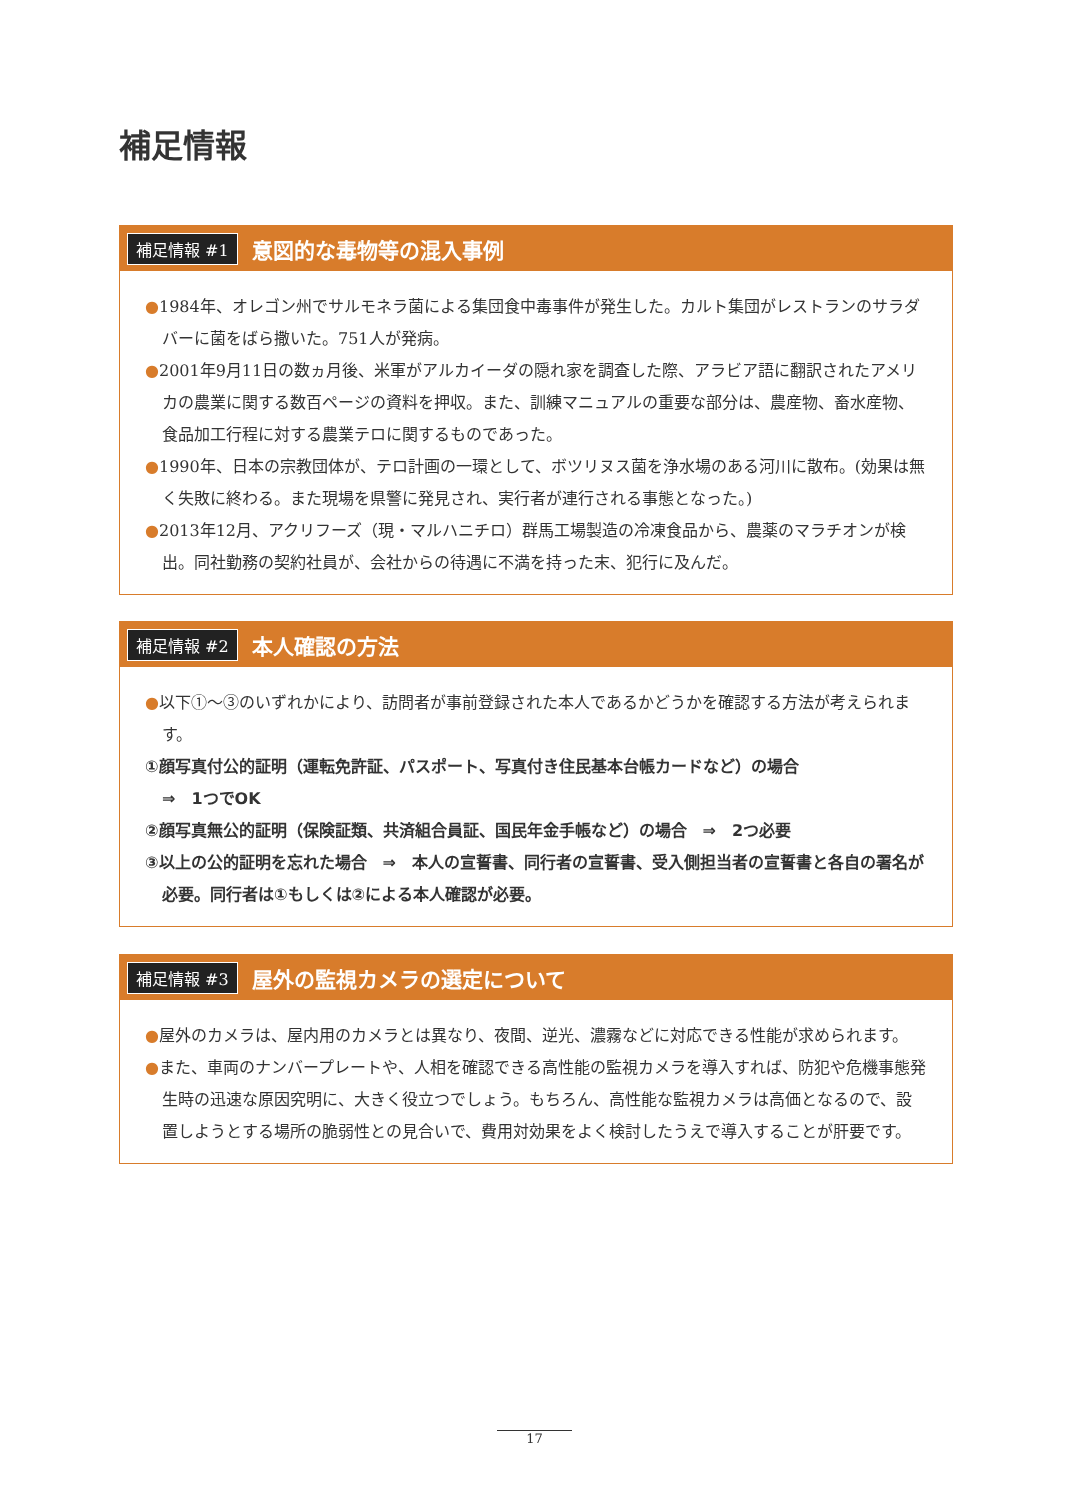補足情報
補足情報 #1 意図的な毒物等の混入事例
●1984年、オレゴン州でサルモネラ菌による集団食中毒事件が発生した。カルト集団がレストランのサラダバーに菌をばら撒いた。751人が発病。
●2001年9月11日の数ヵ月後、米軍がアルカイーダの隠れ家を調査した際、アラビア語に翻訳されたアメリカの農業に関する数百ページの資料を押収。また、訓練マニュアルの重要な部分は、農産物、畜水産物、食品加工行程に対する農業テロに関するものであった。
●1990年、日本の宗教団体が、テロ計画の一環として、ボツリヌス菌を浄水場のある河川に散布。(効果は無く失敗に終わる。また現場を県警に発見され、実行者が連行される事態となった。)
●2013年12月、アクリフーズ（現・マルハニチロ）群馬工場製造の冷凍食品から、農薬のマラチオンが検出。同社勤務の契約社員が、会社からの待遇に不満を持った末、犯行に及んだ。
補足情報 #2 本人確認の方法
●以下①～③のいずれかにより、訪問者が事前登録された本人であるかどうかを確認する方法が考えられます。
①顔写真付公的証明（運転免許証、パスポート、写真付き住民基本台帳カードなど）の場合
⇒　1つでOK
②顔写真無公的証明（保険証類、共済組合員証、国民年金手帳など）の場合　⇒　2つ必要
③以上の公的証明を忘れた場合　⇒　本人の宣誓書、同行者の宣誓書、受入側担当者の宣誓書と各自の署名が必要。同行者は①もしくは②による本人確認が必要。
補足情報 #3 屋外の監視カメラの選定について
●屋外のカメラは、屋内用のカメラとは異なり、夜間、逆光、濃霧などに対応できる性能が求められます。
●また、車両のナンバープレートや、人相を確認できる高性能の監視カメラを導入すれば、防犯や危機事態発生時の迅速な原因究明に、大きく役立つでしょう。もちろん、高性能な監視カメラは高価となるので、設置しようとする場所の脆弱性との見合いで、費用対効果をよく検討したうえで導入することが肝要です。
17